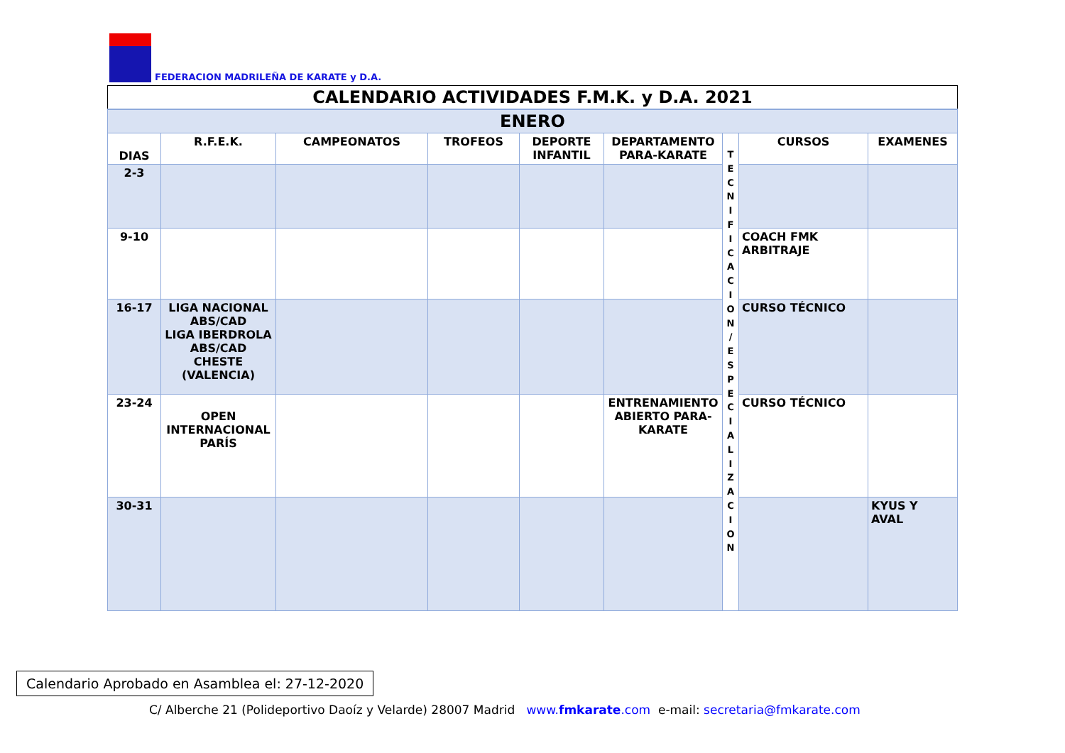FEDERACION MADRILEÑA DE KARATE y D.A.
| CALENDARIO ACTIVIDADES F.M.K. y D.A. 2021 | | | | | | | | |
| ENERO | | | | | | | | |
| DIAS | R.F.E.K. | CAMPEONATOS | TROFEOS | DEPORTE INFANTIL | DEPARTAMENTO PARA-KARATE | T E C N I F I C A C I O N / E S P E C I A L I Z A C I O N | CURSOS | EXAMENES |
| 2-3 | | | | | | | | |
| 9-10 | | | | | | | COACH FMK ARBITRAJE | |
| 16-17 | LIGA NACIONAL ABS/CAD LIGA IBERDROLA ABS/CAD CHESTE (VALENCIA) | | | | | | CURSO TÉCNICO | |
| 23-24 | OPEN INTERNACIONAL PARÍS | | | | ENTRENAMIENTO ABIERTO PARA-KARATE | | CURSO TÉCNICO | |
| 30-31 | | | | | | | | KYUS Y AVAL |
Calendario Aprobado en Asamblea el: 27-12-2020
C/ Alberche 21 (Polideportivo Daoíz y Velarde) 28007 Madrid www.fmkarate.com e-mail: secretaria@fmkarate.com